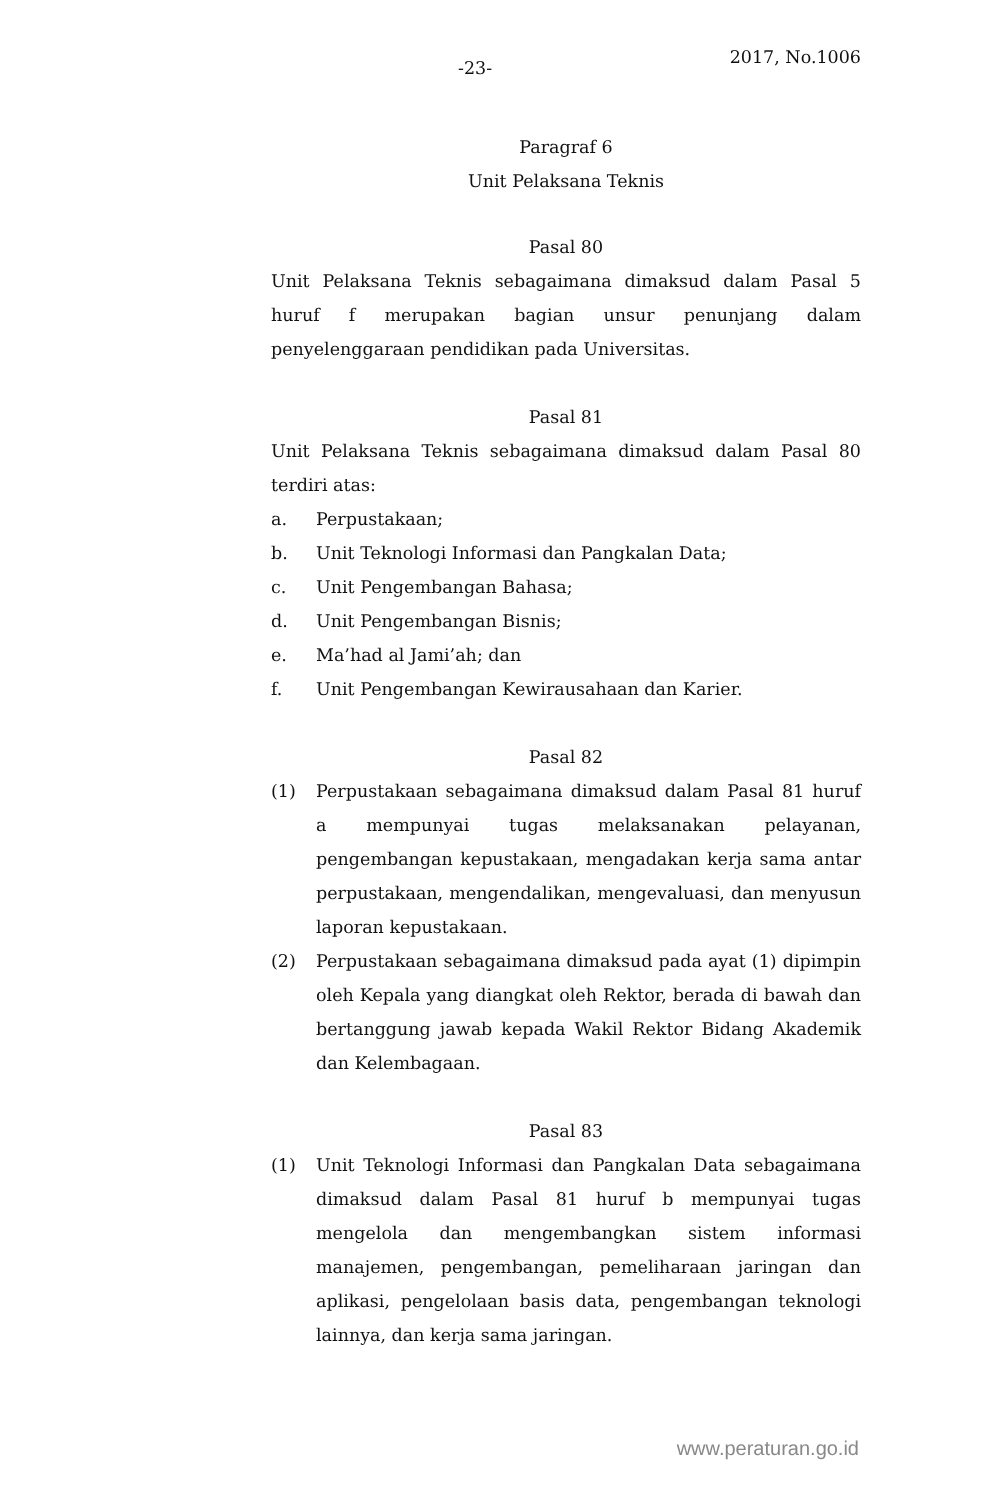-23-
2017, No.1006
Paragraf 6
Unit Pelaksana Teknis
Pasal 80
Unit Pelaksana Teknis sebagaimana dimaksud dalam Pasal 5 huruf f merupakan bagian unsur penunjang dalam penyelenggaraan pendidikan pada Universitas.
Pasal 81
Unit Pelaksana Teknis sebagaimana dimaksud dalam Pasal 80 terdiri atas:
a. Perpustakaan;
b. Unit Teknologi Informasi dan Pangkalan Data;
c. Unit Pengembangan Bahasa;
d. Unit Pengembangan Bisnis;
e. Ma’had al Jami’ah; dan
f. Unit Pengembangan Kewirausahaan dan Karier.
Pasal 82
(1) Perpustakaan sebagaimana dimaksud dalam Pasal 81 huruf a mempunyai tugas melaksanakan pelayanan, pengembangan kepustakaan, mengadakan kerja sama antar perpustakaan, mengendalikan, mengevaluasi, dan menyusun laporan kepustakaan.
(2) Perpustakaan sebagaimana dimaksud pada ayat (1) dipimpin oleh Kepala yang diangkat oleh Rektor, berada di bawah dan bertanggung jawab kepada Wakil Rektor Bidang Akademik dan Kelembagaan.
Pasal 83
(1) Unit Teknologi Informasi dan Pangkalan Data sebagaimana dimaksud dalam Pasal 81 huruf b mempunyai tugas mengelola dan mengembangkan sistem informasi manajemen, pengembangan, pemeliharaan jaringan dan aplikasi, pengelolaan basis data, pengembangan teknologi lainnya, dan kerja sama jaringan.
www.peraturan.go.id